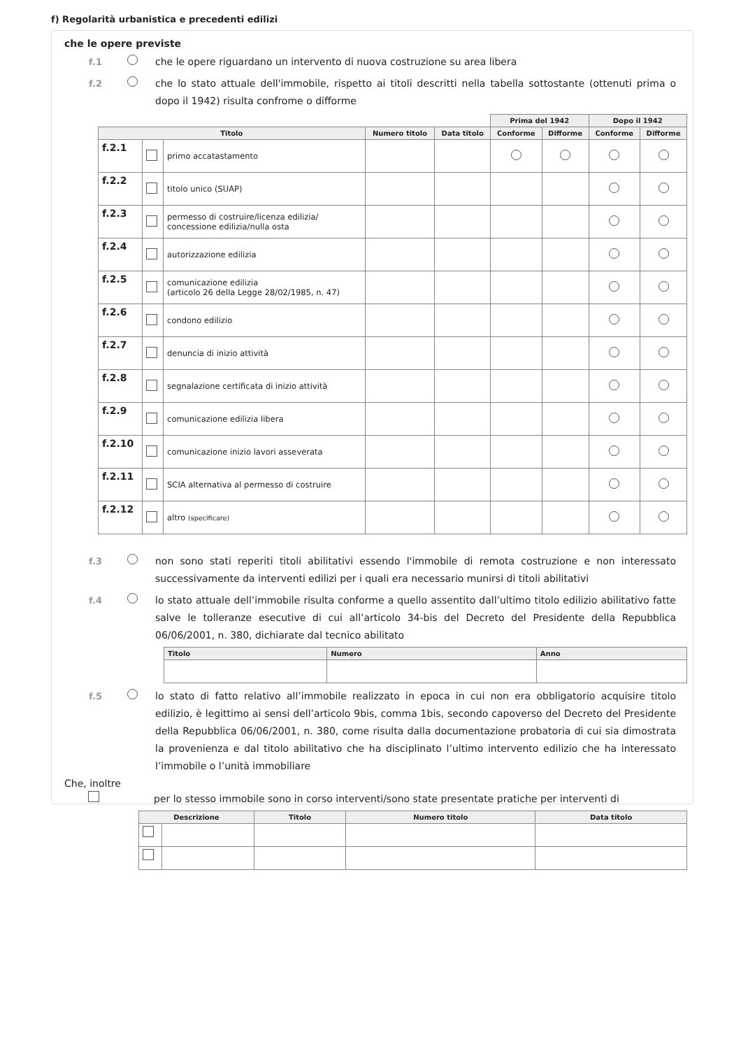f) Regolarità urbanistica e precedenti edilizi
che le opere previste
f.1 che le opere riguardano un intervento di nuova costruzione su area libera
f.2 che lo stato attuale dell'immobile, rispetto ai titoli descritti nella tabella sottostante (ottenuti prima o dopo il 1942) risulta confrome o difforme
| | | | | | Prima del 1942 | | Dopo il 1942 | |
| --- | --- | --- | --- | --- | --- | --- | --- | --- |
| Titolo | | | Numero titolo | Data titolo | Conforme | Difforme | Conforme | Difforme |
| f.2.1 | | primo accatastamento | | | | | | |
| f.2.2 | | titolo unico (SUAP) | | | | | | |
| f.2.3 | | permesso di costruire/licenza edilizia/ concessione edilizia/nulla osta | | | | | | |
| f.2.4 | | autorizzazione edilizia | | | | | | |
| f.2.5 | | comunicazione edilizia (articolo 26 della Legge 28/02/1985, n. 47) | | | | | | |
| f.2.6 | | condono edilizio | | | | | | |
| f.2.7 | | denuncia di inizio attività | | | | | | |
| f.2.8 | | segnalazione certificata di inizio attività | | | | | | |
| f.2.9 | | comunicazione edilizia libera | | | | | | |
| f.2.10 | | comunicazione inizio lavori asseverata | | | | | | |
| f.2.11 | | SCIA alternativa al permesso di costruire | | | | | | |
| f.2.12 | | altro (specificare) | | | | | | |
f.3 non sono stati reperiti titoli abilitativi essendo l'immobile di remota costruzione e non interessato successivamente da interventi edilizi per i quali era necessario munirsi di titoli abilitativi
f.4 lo stato attuale dell’immobile risulta conforme a quello assentito dall’ultimo titolo edilizio abilitativo fatte salve le tolleranze esecutive di cui all’articolo 34-bis del Decreto del Presidente della Repubblica 06/06/2001, n. 380, dichiarate dal tecnico abilitato
| Titolo | Numero | Anno |
| --- | --- | --- |
f.5 lo stato di fatto relativo all’immobile realizzato in epoca in cui non era obbligatorio acquisire titolo edilizio, è legittimo ai sensi dell’articolo 9bis, comma 1bis, secondo capoverso del Decreto del Presidente della Repubblica 06/06/2001, n. 380, come risulta dalla documentazione probatoria di cui sia dimostrata la provenienza e dal titolo abilitativo che ha disciplinato l’ultimo intervento edilizio che ha interessato l’immobile o l’unità immobiliare
Che, inoltre
per lo stesso immobile sono in corso interventi/sono state presentate pratiche per interventi di
| Descrizione | | Titolo | Numero titolo | Data titolo |
| --- | --- | --- | --- | --- |